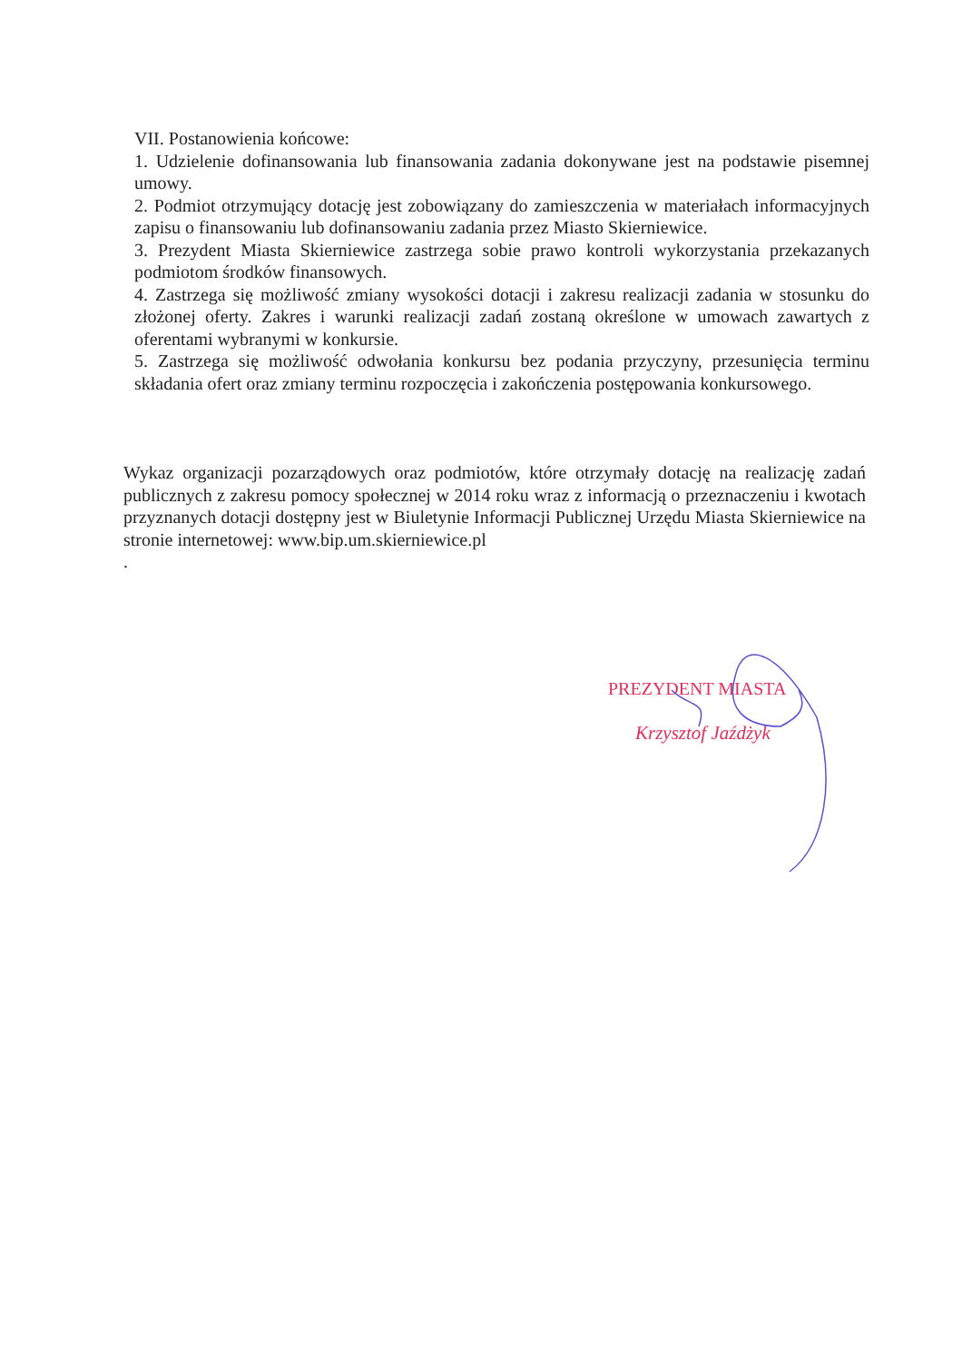VII. Postanowienia końcowe:
1. Udzielenie dofinansowania lub finansowania zadania dokonywane jest na podstawie pisemnej umowy.
2. Podmiot otrzymujący dotację jest zobowiązany do zamieszczenia w materiałach informacyjnych zapisu o finansowaniu lub dofinansowaniu zadania przez Miasto Skierniewice.
3. Prezydent Miasta Skierniewice zastrzega sobie prawo kontroli wykorzystania przekazanych podmiotom środków finansowych.
4. Zastrzega się możliwość zmiany wysokości dotacji i zakresu realizacji zadania w stosunku do złożonej oferty. Zakres i warunki realizacji zadań zostaną określone w umowach zawartych z oferentami wybranymi w konkursie.
5. Zastrzega się możliwość odwołania konkursu bez podania przyczyny, przesunięcia terminu składania ofert oraz zmiany terminu rozpoczęcia i zakończenia postępowania konkursowego.
Wykaz organizacji pozarządowych oraz podmiotów, które otrzymały dotację na realizację zadań publicznych z zakresu pomocy społecznej w 2014 roku wraz z informacją o przeznaczeniu i kwotach przyznanych dotacji dostępny jest w Biuletynie Informacji Publicznej Urzędu Miasta Skierniewice na stronie internetowej: www.bip.um.skierniewice.pl
.
PREZYDENT MIASTA
Krzysztof Jaźdżyk